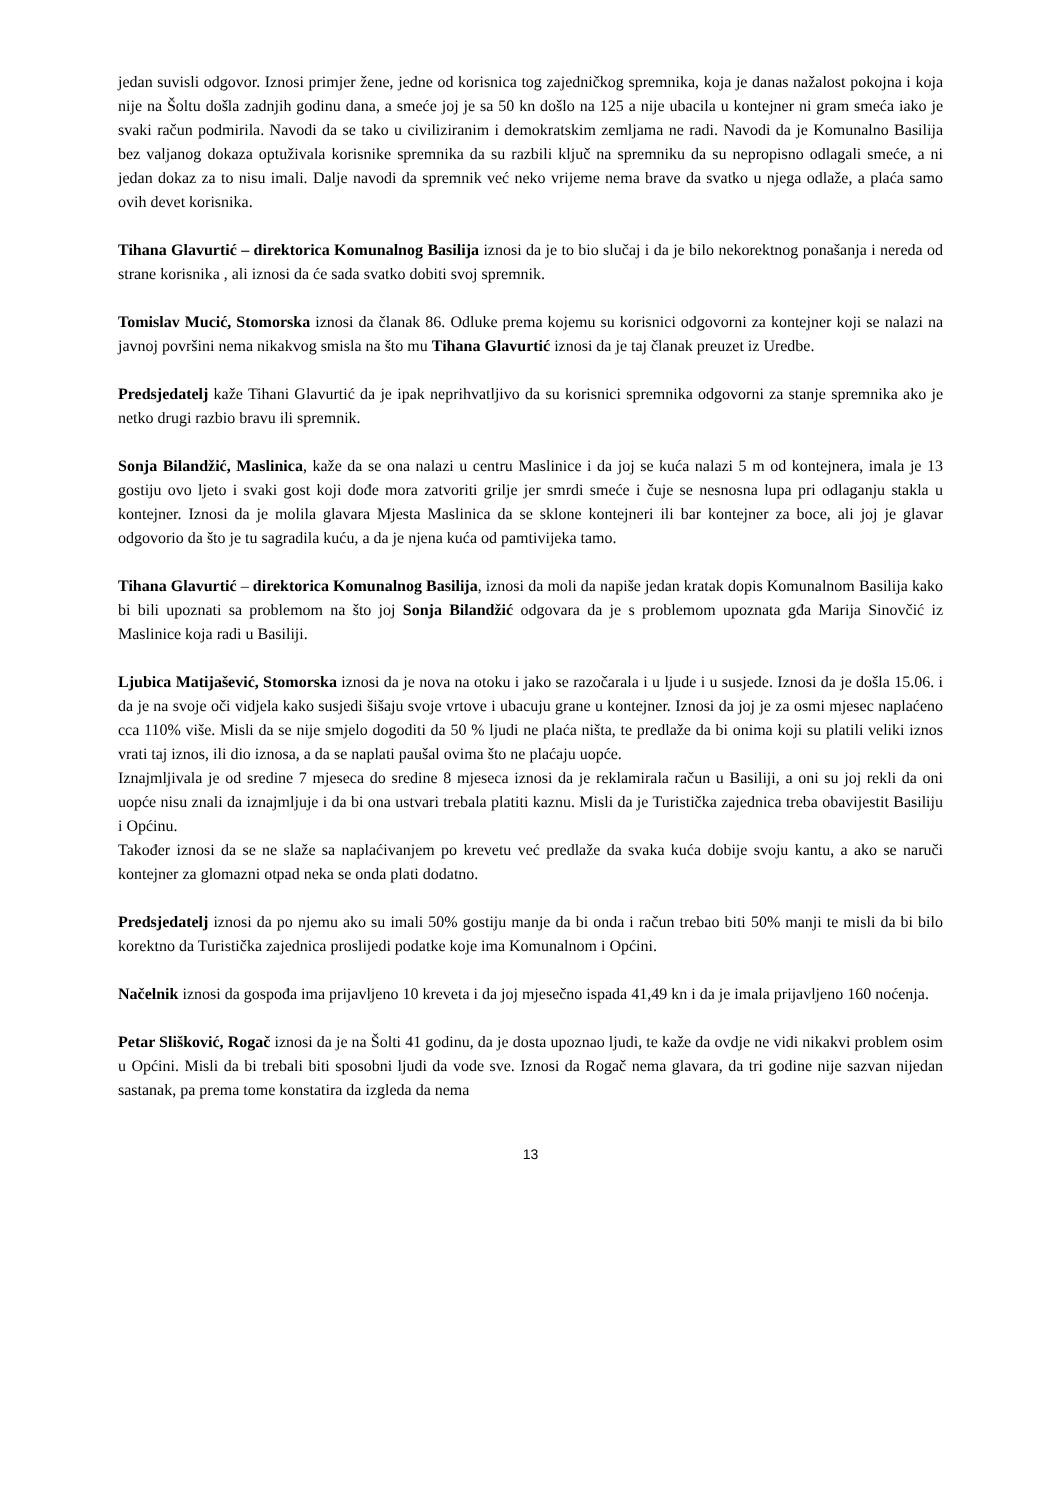jedan suvisli odgovor. Iznosi primjer žene, jedne od korisnica tog zajedničkog spremnika, koja je danas nažalost pokojna i koja nije na Šoltu došla zadnjih godinu dana, a smeće joj je sa 50 kn došlo na 125 a nije ubacila u kontejner ni gram smeća iako je svaki račun podmirila. Navodi da se tako u civiliziranim i demokratskim zemljama ne radi. Navodi da je Komunalno Basilija bez valjanog dokaza optuživala korisnike spremnika da su razbili ključ na spremniku da su nepropisno odlagali smeće, a ni jedan dokaz za to nisu imali. Dalje navodi da spremnik već neko vrijeme nema brave da svatko u njega odlaže, a plaća samo ovih devet korisnika.
Tihana Glavurtić – direktorica Komunalnog Basilija iznosi da je to bio slučaj i da je bilo nekorektnog ponašanja i nereda od strane korisnika , ali iznosi da će sada svatko dobiti svoj spremnik.
Tomislav Mucić, Stomorska iznosi da članak 86. Odluke prema kojemu su korisnici odgovorni za kontejner koji se nalazi na javnoj površini nema nikakvog smisla na što mu Tihana Glavurtić iznosi da je taj članak preuzet iz Uredbe.
Predsjedatelj kaže Tihani Glavurtić da je ipak neprihvatljivo da su korisnici spremnika odgovorni za stanje spremnika ako je netko drugi razbio bravu ili spremnik.
Sonja Bilandžić, Maslinica, kaže da se ona nalazi u centru Maslinice i da joj se kuća nalazi 5 m od kontejnera, imala je 13 gostiju ovo ljeto i svaki gost koji dođe mora zatvoriti grilje jer smrdi smeće i čuje se nesnosna lupa pri odlaganju stakla u kontejner. Iznosi da je molila glavara Mjesta Maslinica da se sklone kontejneri ili bar kontejner za boce, ali joj je glavar odgovorio da što je tu sagradila kuću, a da je njena kuća od pamtivijeka tamo.
Tihana Glavurtić – direktorica Komunalnog Basilija, iznosi da moli da napiše jedan kratak dopis Komunalnom Basilija kako bi bili upoznati sa problemom na što joj Sonja Bilandžić odgovara da je s problemom upoznata gđa Marija Sinovčić iz Maslinice koja radi u Basiliji.
Ljubica Matijašević, Stomorska iznosi da je nova na otoku i jako se razočarala i u ljude i u susjede. Iznosi da je došla 15.06. i da je na svoje oči vidjela kako susjedi šišaju svoje vrtove i ubacuju grane u kontejner. Iznosi da joj je za osmi mjesec naplaćeno cca 110% više. Misli da se nije smjelo dogoditi da 50 % ljudi ne plaća ništa, te predlaže da bi onima koji su platili veliki iznos vrati taj iznos, ili dio iznosa, a da se naplati paušal ovima što ne plaćaju uopće.
Iznajmljivala je od sredine 7 mjeseca do sredine 8 mjeseca iznosi da je reklamirala račun u Basiliji, a oni su joj rekli da oni uopće nisu znali da iznajmljuje i da bi ona ustvari trebala platiti kaznu. Misli da je Turistička zajednica treba obavijestit Basiliju i Općinu.
Također iznosi da se ne slaže sa naplaćivanjem po krevetu već predlaže da svaka kuća dobije svoju kantu, a ako se naruči kontejner za glomazni otpad neka se onda plati dodatno.
Predsjedatelj iznosi da po njemu ako su imali 50% gostiju manje da bi onda i račun trebao biti 50% manji te misli da bi bilo korektno da Turistička zajednica proslijedi podatke koje ima Komunalnom i Općini.
Načelnik iznosi da gospođa ima prijavljeno 10 kreveta i da joj mjesečno ispada 41,49 kn i da je imala prijavljeno 160 noćenja.
Petar Slišković, Rogač iznosi da je na Šolti 41 godinu, da je dosta upoznao ljudi, te kaže da ovdje ne vidi nikakvi problem osim u Općini. Misli da bi trebali biti sposobni ljudi da vode sve. Iznosi da Rogač nema glavara, da tri godine nije sazvan nijedan sastanak, pa prema tome konstatira da izgleda da nema
13